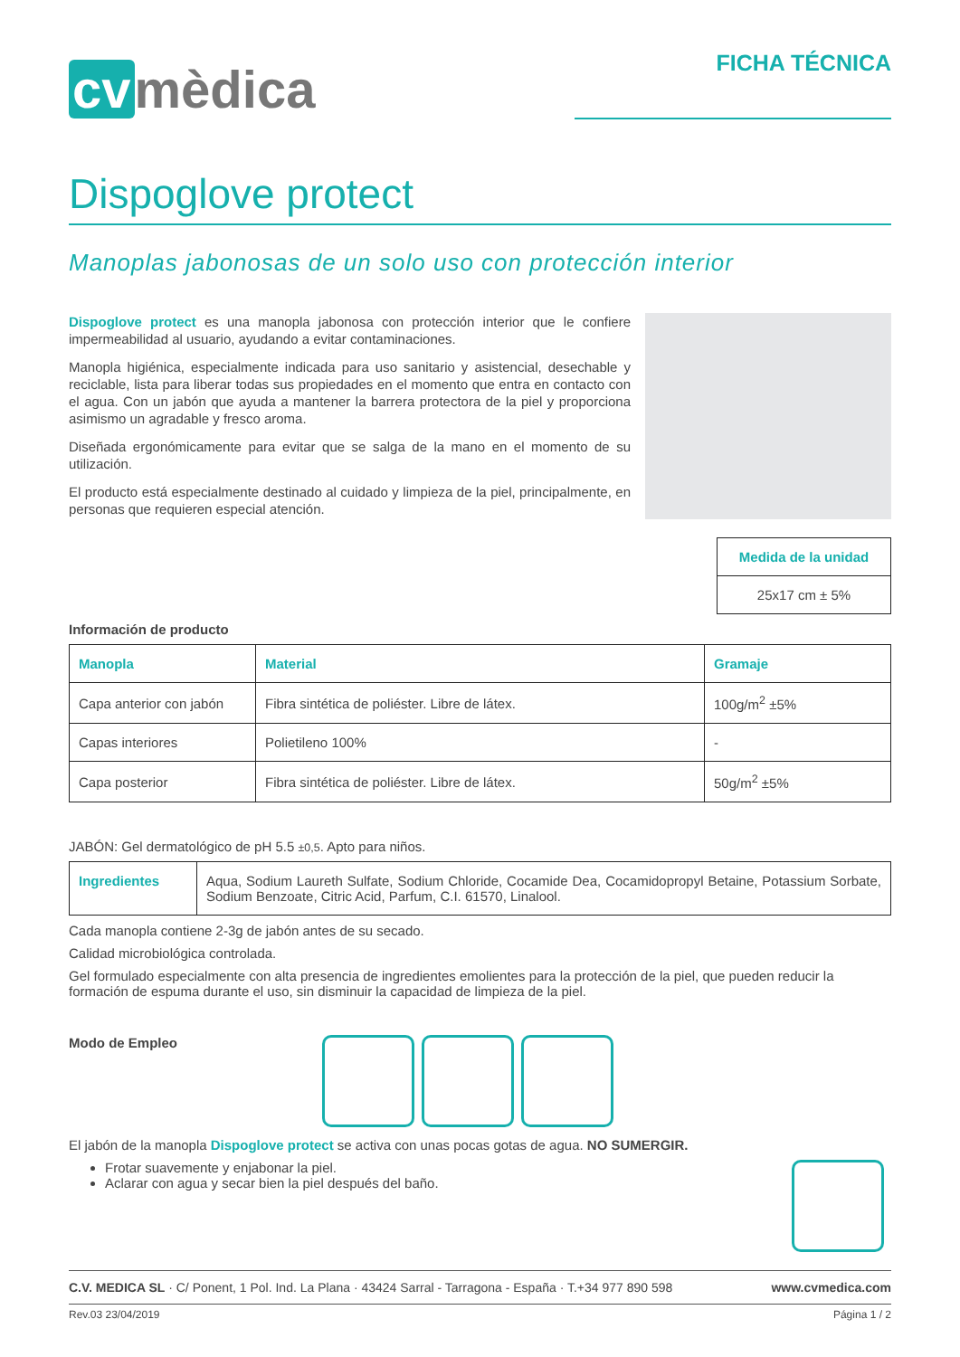cv mèdica
FICHA TÉCNICA
Dispoglove protect
Manoplas jabonosas de un solo uso con protección interior
Dispoglove protect es una manopla jabonosa con protección interior que le confiere impermeabilidad al usuario, ayudando a evitar contaminaciones.
Manopla higiénica, especialmente indicada para uso sanitario y asistencial, desechable y reciclable, lista para liberar todas sus propiedades en el momento que entra en contacto con el agua. Con un jabón que ayuda a mantener la barrera protectora de la piel y proporciona asimismo un agradable y fresco aroma.
Diseñada ergonómicamente para evitar que se salga de la mano en el momento de su utilización.
El producto está especialmente destinado al cuidado y limpieza de la piel, principalmente, en personas que requieren especial atención.
| Medida de la unidad |
| --- |
| 25x17 cm ± 5% |
Información de producto
| Manopla | Material | Gramaje |
| --- | --- | --- |
| Capa anterior con jabón | Fibra sintética de poliéster. Libre de látex. | 100g/m<sup>2</sup> ±5% |
| Capas interiores | Polietileno 100% | - |
| Capa posterior | Fibra sintética de poliéster. Libre de látex. | 50g/m<sup>2</sup> ±5% |
JABÓN: Gel dermatológico de pH 5.5 ±0,5. Apto para niños.
| Ingredientes | Aqua, Sodium Laureth Sulfate, Sodium Chloride, Cocamide Dea, Cocamidopropyl Betaine, Potassium Sorbate, Sodium Benzoate, Citric Acid, Parfum, C.I. 61570, Linalool. |
Cada manopla contiene 2-3g de jabón antes de su secado.
Calidad microbiológica controlada.
Gel formulado especialmente con alta presencia de ingredientes emolientes para la protección de la piel, que pueden reducir la formación de espuma durante el uso, sin disminuir la capacidad de limpieza de la piel.
Modo de Empleo
El jabón de la manopla Dispoglove protect se activa con unas pocas gotas de agua. NO SUMERGIR.
Frotar suavemente y enjabonar la piel.
Aclarar con agua y secar bien la piel después del baño.
C.V. MEDICA SL · C/ Ponent, 1 Pol. Ind. La Plana · 43424 Sarral - Tarragona - España · T.+34 977 890 598 www.cvmedica.com
Rev.03 23/04/2019 Página 1 / 2